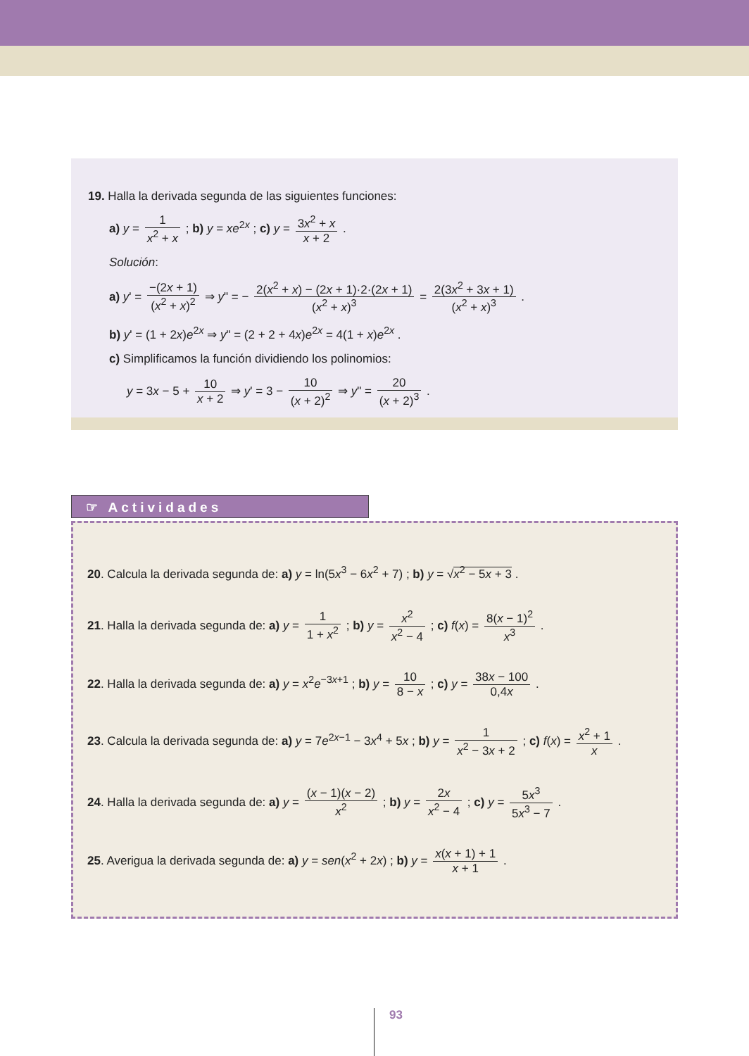19. Halla la derivada segunda de las siguientes funciones:
a) y = 1 x<sup>2</sup> + x ; b) y = xe<sup>2x</sup> ; c) y = 3x<sup>2</sup> + x x + 2 .
Solución:
a) y' = −(2x + 1) (x<sup>2</sup> + x)<sup>2</sup> ⇒ y" = − 2(x<sup>2</sup> + x) − (2x + 1)·2·(2x + 1) (x<sup>2</sup> + x)<sup>3</sup> = 2(3x<sup>2</sup> + 3x + 1) (x<sup>2</sup> + x)<sup>3</sup> .
b) y' = (1 + 2x)e<sup>2x</sup> ⇒ y" = (2 + 2 + 4x)e<sup>2x</sup> = 4(1 + x)e<sup>2x</sup> .
c) Simplificamos la función dividiendo los polinomios:
y = 3x − 5 + 10 x + 2 ⇒ y' = 3 − 10 (x + 2)<sup>2</sup> ⇒ y" = 20 (x + 2)<sup>3</sup> .
☞ Actividades
20. Calcula la derivada segunda de: a) y = ln(5x<sup>3</sup> − 6x<sup>2</sup> + 7) ; b) y = √x<sup>2</sup> − 5x + 3 .
21. Halla la derivada segunda de: a) y = 1 1 + x<sup>2</sup> ; b) y = x<sup>2</sup> x<sup>2</sup> − 4 ; c) f(x) = 8(x − 1)<sup>2</sup> x<sup>3</sup> .
22. Halla la derivada segunda de: a) y = x<sup>2</sup>e<sup>−3x+1</sup> ; b) y = 10 8 − x ; c) y = 38x − 100 0,4x .
23. Calcula la derivada segunda de: a) y = 7e<sup>2x−1</sup> − 3x<sup>4</sup> + 5x ; b) y = 1 x<sup>2</sup> − 3x + 2 ; c) f(x) = x<sup>2</sup> + 1 x .
24. Halla la derivada segunda de: a) y = (x − 1)(x − 2) x<sup>2</sup> ; b) y = 2x x<sup>2</sup> − 4 ; c) y = 5x<sup>3</sup> 5x<sup>3</sup> − 7 .
25. Averigua la derivada segunda de: a) y = sen(x<sup>2</sup> + 2x) ; b) y = x(x + 1) + 1 x + 1 .
93